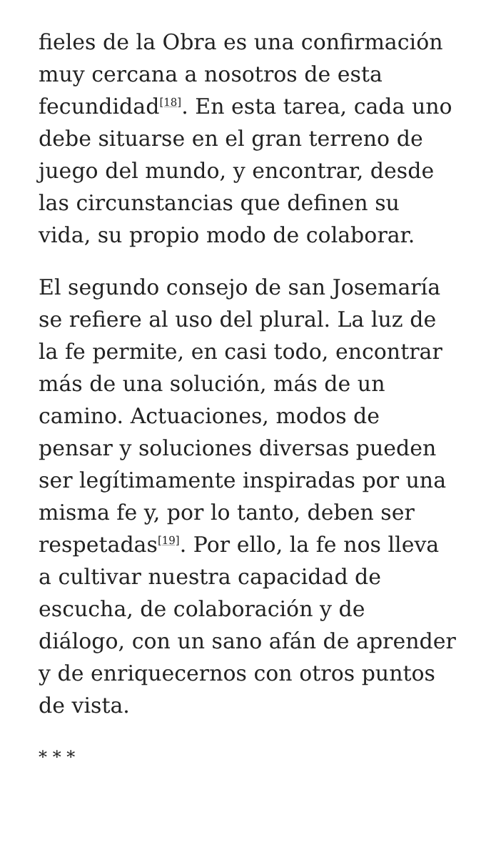fieles de la Obra es una confirmación muy cercana a nosotros de esta fecundidad<sup>[18]</sup>. En esta tarea, cada uno debe situarse en el gran terreno de juego del mundo, y encontrar, desde las circunstancias que definen su vida, su propio modo de colaborar.
El segundo consejo de san Josemaría se refiere al uso del plural. La luz de la fe permite, en casi todo, encontrar más de una solución, más de un camino. Actuaciones, modos de pensar y soluciones diversas pueden ser legítimamente inspiradas por una misma fe y, por lo tanto, deben ser respetadas<sup>[19]</sup>. Por ello, la fe nos lleva a cultivar nuestra capacidad de escucha, de colaboración y de diálogo, con un sano afán de aprender y de enriquecernos con otros puntos de vista.
* * *